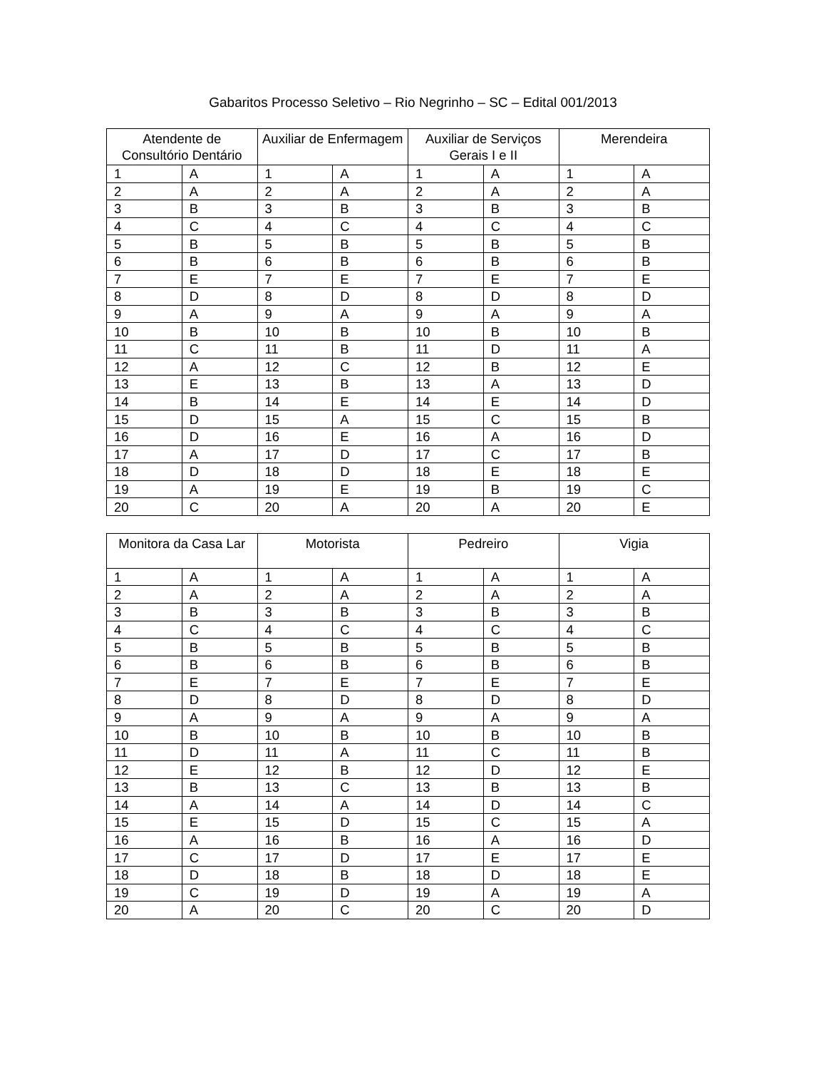Gabaritos Processo Seletivo – Rio Negrinho – SC – Edital 001/2013
| Atendente de Consultório Dentário | | Auxiliar de Enfermagem | | Auxiliar de Serviços Gerais I e II | | Merendeira | |
| --- | --- | --- | --- | --- | --- | --- | --- |
| 1 | A | 1 | A | 1 | A | 1 | A |
| 2 | A | 2 | A | 2 | A | 2 | A |
| 3 | B | 3 | B | 3 | B | 3 | B |
| 4 | C | 4 | C | 4 | C | 4 | C |
| 5 | B | 5 | B | 5 | B | 5 | B |
| 6 | B | 6 | B | 6 | B | 6 | B |
| 7 | E | 7 | E | 7 | E | 7 | E |
| 8 | D | 8 | D | 8 | D | 8 | D |
| 9 | A | 9 | A | 9 | A | 9 | A |
| 10 | B | 10 | B | 10 | B | 10 | B |
| 11 | C | 11 | B | 11 | D | 11 | A |
| 12 | A | 12 | C | 12 | B | 12 | E |
| 13 | E | 13 | B | 13 | A | 13 | D |
| 14 | B | 14 | E | 14 | E | 14 | D |
| 15 | D | 15 | A | 15 | C | 15 | B |
| 16 | D | 16 | E | 16 | A | 16 | D |
| 17 | A | 17 | D | 17 | C | 17 | B |
| 18 | D | 18 | D | 18 | E | 18 | E |
| 19 | A | 19 | E | 19 | B | 19 | C |
| 20 | C | 20 | A | 20 | A | 20 | E |
| Monitora da Casa Lar | | Motorista | | Pedreiro | | Vigia | |
| --- | --- | --- | --- | --- | --- | --- | --- |
| 1 | A | 1 | A | 1 | A | 1 | A |
| 2 | A | 2 | A | 2 | A | 2 | A |
| 3 | B | 3 | B | 3 | B | 3 | B |
| 4 | C | 4 | C | 4 | C | 4 | C |
| 5 | B | 5 | B | 5 | B | 5 | B |
| 6 | B | 6 | B | 6 | B | 6 | B |
| 7 | E | 7 | E | 7 | E | 7 | E |
| 8 | D | 8 | D | 8 | D | 8 | D |
| 9 | A | 9 | A | 9 | A | 9 | A |
| 10 | B | 10 | B | 10 | B | 10 | B |
| 11 | D | 11 | A | 11 | C | 11 | B |
| 12 | E | 12 | B | 12 | D | 12 | E |
| 13 | B | 13 | C | 13 | B | 13 | B |
| 14 | A | 14 | A | 14 | D | 14 | C |
| 15 | E | 15 | D | 15 | C | 15 | A |
| 16 | A | 16 | B | 16 | A | 16 | D |
| 17 | C | 17 | D | 17 | E | 17 | E |
| 18 | D | 18 | B | 18 | D | 18 | E |
| 19 | C | 19 | D | 19 | A | 19 | A |
| 20 | A | 20 | C | 20 | C | 20 | D |